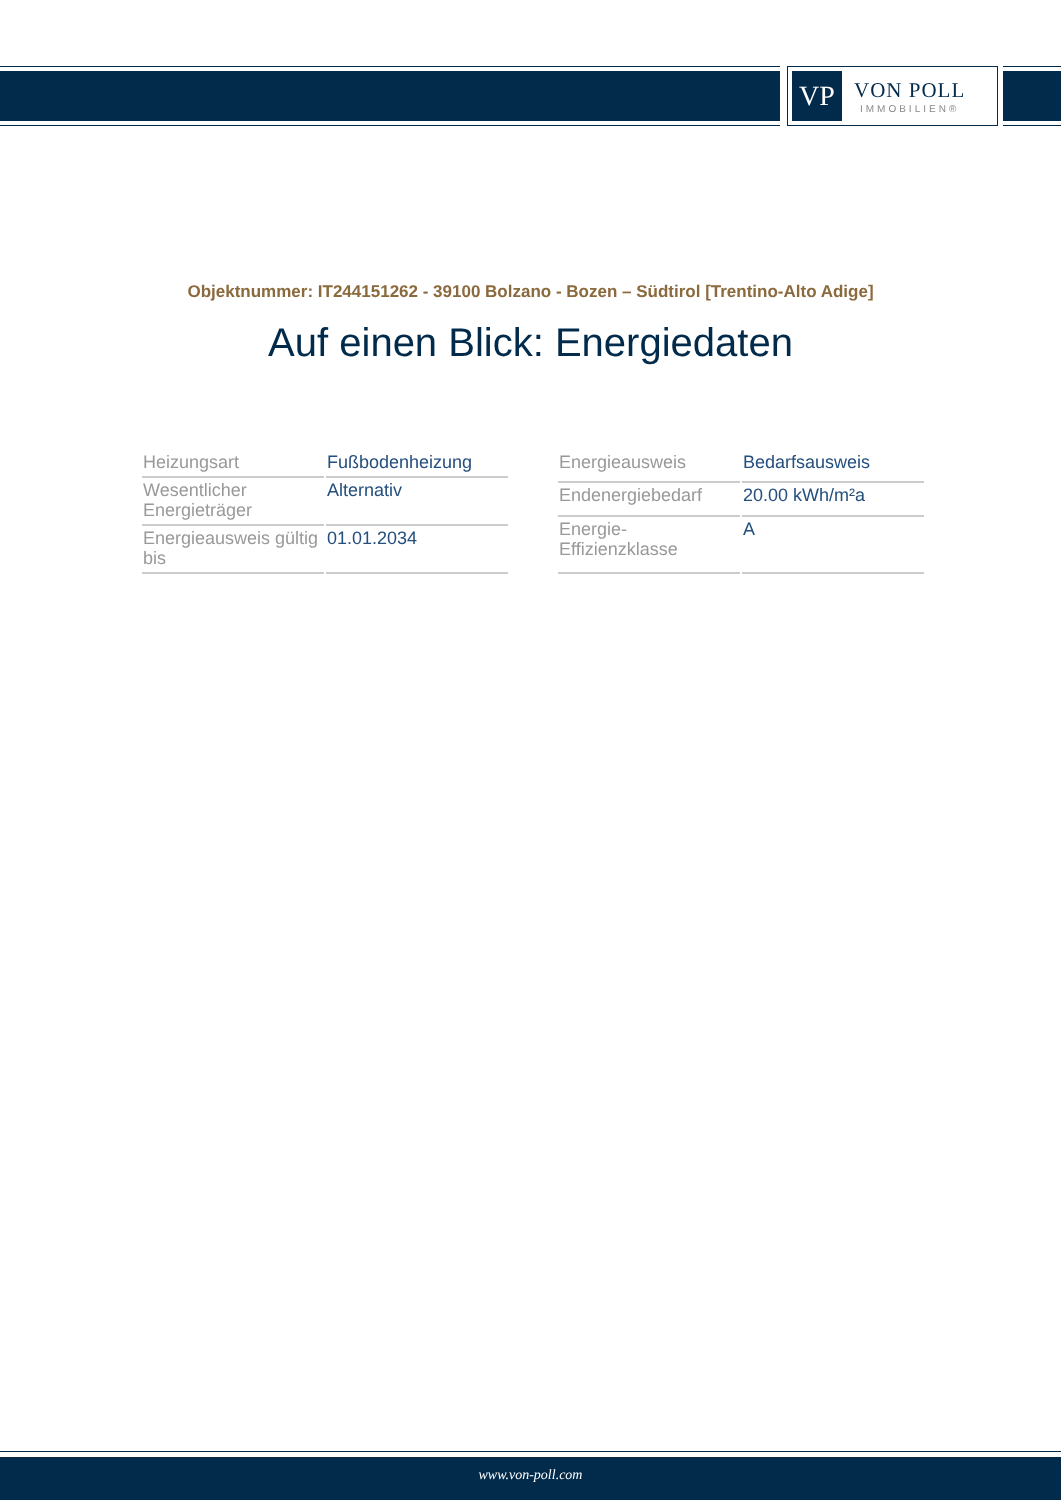VP
VON POLL
IMMOBILIEN®
Objektnummer: IT244151262 - 39100 Bolzano - Bozen – Südtirol [Trentino-Alto Adige]
Auf einen Blick: Energiedaten
| Heizungsart | Fußbodenheizung |
| Wesentlicher Energieträger | Alternativ |
| Energieausweis gültig bis | 01.01.2034 |
| Energieausweis | Bedarfsausweis |
| Endenergiebedarf | 20.00 kWh/m²a |
| Energie-Effizienzklasse | A |
www.von-poll.com